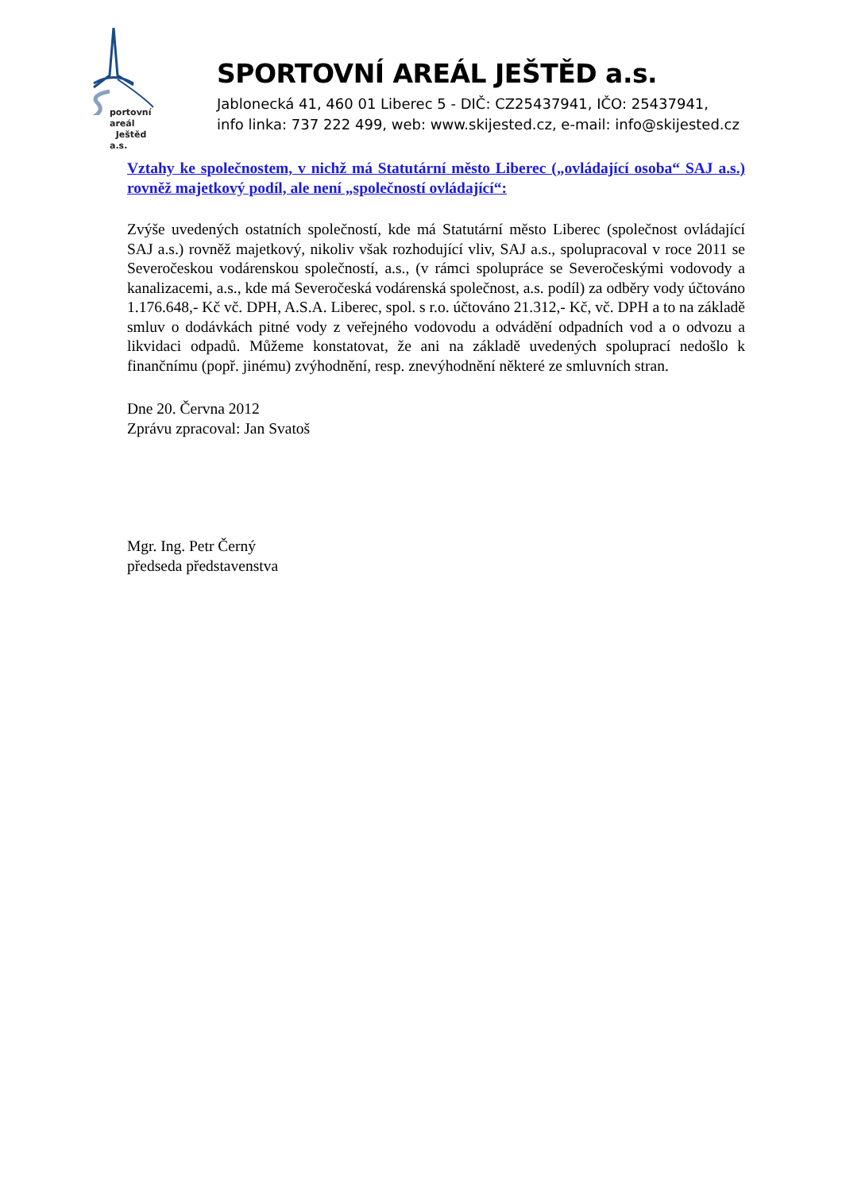portovní areál
Ještěd a.s.
SPORTOVNÍ AREÁL JEŠTĚD a.s.
Jablonecká 41, 460 01 Liberec 5 - DIČ: CZ25437941, IČO: 25437941,
info linka: 737 222 499, web: www.skijested.cz, e-mail: info@skijested.cz
Vztahy ke společnostem, v nichž má Statutární město Liberec („ovládající osoba“ SAJ a.s.) rovněž majetkový podíl, ale není „společností ovládající“:
Zvýše uvedených ostatních společností, kde má Statutární město Liberec (společnost ovládající SAJ a.s.) rovněž majetkový, nikoliv však rozhodující vliv, SAJ a.s., spolupracoval v roce 2011 se Severočeskou vodárenskou společností, a.s., (v rámci spolupráce se Severočeskými vodovody a kanalizacemi, a.s., kde má Severočeská vodárenská společnost, a.s. podíl) za odběry vody účtováno 1.176.648,- Kč vč. DPH, A.S.A. Liberec, spol. s r.o. účtováno 21.312,- Kč, vč. DPH a to na základě smluv o dodávkách pitné vody z veřejného vodovodu a odvádění odpadních vod a o odvozu a likvidaci odpadů. Můžeme konstatovat, že ani na základě uvedených spoluprací nedošlo k finančnímu (popř. jinému) zvýhodnění, resp. znevýhodnění některé ze smluvních stran.
Dne 20. Června 2012
Zprávu zpracoval: Jan Svatoš
Mgr. Ing. Petr Černý
předseda představenstva